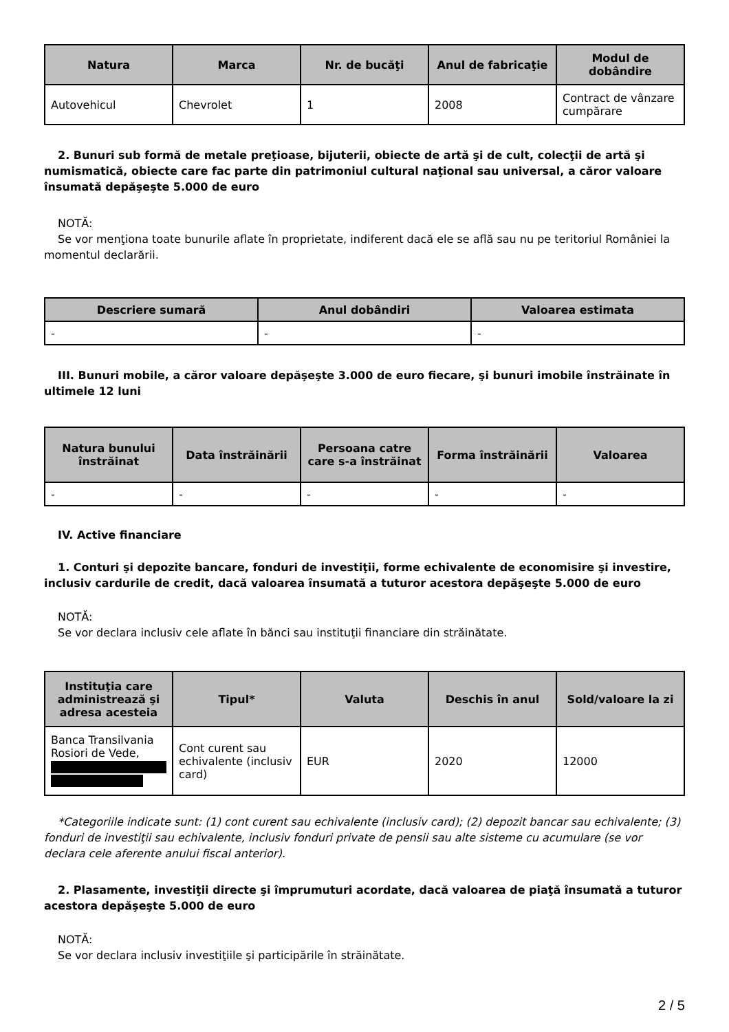| Natura | Marca | Nr. de bucăţi | Anul de fabricaţie | Modul de dobândire |
| --- | --- | --- | --- | --- |
| Autovehicul | Chevrolet | 1 | 2008 | Contract de vânzare cumpărare |
2. Bunuri sub formă de metale preţioase, bijuterii, obiecte de artă şi de cult, colecţii de artă şi numismatică, obiecte care fac parte din patrimoniul cultural naţional sau universal, a căror valoare însumată depăşeşte 5.000 de euro
NOTĂ:
Se vor menţiona toate bunurile aflate în proprietate, indiferent dacă ele se află sau nu pe teritoriul României la momentul declarării.
| Descriere sumară | Anul dobândiri | Valoarea estimata |
| --- | --- | --- |
| - | - | - |
III. Bunuri mobile, a căror valoare depăşeşte 3.000 de euro fiecare, şi bunuri imobile înstrăinate în ultimele 12 luni
| Natura bunului înstrăinat | Data înstrăinării | Persoana catre care s-a înstrăinat | Forma înstrăinării | Valoarea |
| --- | --- | --- | --- | --- |
| - | - | - | - | - |
IV. Active financiare
1. Conturi şi depozite bancare, fonduri de investiţii, forme echivalente de economisire şi investire, inclusiv cardurile de credit, dacă valoarea însumată a tuturor acestora depăşeşte 5.000 de euro
NOTĂ:
Se vor declara inclusiv cele aflate în bănci sau instituţii financiare din străinătate.
| Instituţia care administrează şi adresa acesteia | Tipul* | Valuta | Deschis în anul | Sold/valoare la zi |
| --- | --- | --- | --- | --- |
| Banca Transilvania Rosiori de Vede, | Cont curent sau echivalente (inclusiv card) | EUR | 2020 | 12000 |
*Categoriile indicate sunt: (1) cont curent sau echivalente (inclusiv card); (2) depozit bancar sau echivalente; (3) fonduri de investiţii sau echivalente, inclusiv fonduri private de pensii sau alte sisteme cu acumulare (se vor declara cele aferente anului fiscal anterior).
2. Plasamente, investiţii directe şi împrumuturi acordate, dacă valoarea de piaţă însumată a tuturor acestora depăşeşte 5.000 de euro
NOTĂ:
Se vor declara inclusiv investiţiile şi participările în străinătate.
2 / 5